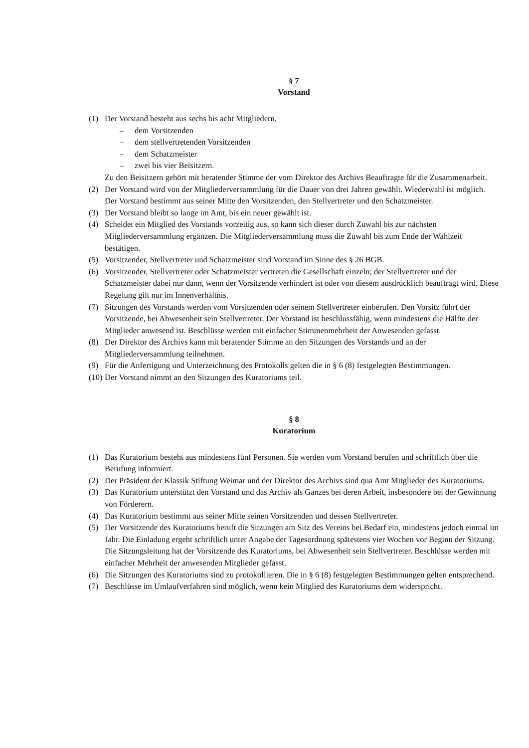§ 7
Vorstand
(1) Der Vorstand besteht aus sechs bis acht Mitgliedern,
– dem Vorsitzenden
– dem stellvertretenden Vorsitzenden
– dem Schatzmeister
– zwei bis vier Beisitzern.
Zu den Beisitzern gehört mit beratender Stimme der vom Direktor des Archivs Beauftragte für die Zusammenarbeit.
(2) Der Vorstand wird von der Mitgliederversammlung für die Dauer von drei Jahren gewählt. Wiederwahl ist möglich. Der Vorstand bestimmt aus seiner Mitte den Vorsitzenden, den Stellvertreter und den Schatzmeister.
(3) Der Vorstand bleibt so lange im Amt, bis ein neuer gewählt ist.
(4) Scheidet ein Mitglied des Vorstands vorzeitig aus, so kann sich dieser durch Zuwahl bis zur nächsten Mitgliederversammlung ergänzen. Die Mitgliederversammlung muss die Zuwahl bis zum Ende der Wahlzeit bestätigen.
(5) Vorsitzender, Stellvertreter und Schatzmeister sind Vorstand im Sinne des § 26 BGB.
(6) Vorsitzender, Stellvertreter oder Schatzmeister vertreten die Gesellschaft einzeln; der Stellvertreter und der Schatzmeister dabei nur dann, wenn der Vorsitzende verhindert ist oder von diesem ausdrücklich beauftragt wird. Diese Regelung gilt nur im Innenverhältnis.
(7) Sitzungen des Vorstands werden vom Vorsitzenden oder seinem Stellvertreter einberufen. Den Vorsitz führt der Vorsitzende, bei Abwesenheit sein Stellvertreter. Der Vorstand ist beschlussfähig, wenn mindestens die Hälfte der Mitglieder anwesend ist. Beschlüsse werden mit einfacher Stimmenmehrheit der Anwesenden gefasst.
(8) Der Direktor des Archivs kann mit beratender Stimme an den Sitzungen des Vorstands und an der Mitgliederversammlung teilnehmen.
(9) Für die Anfertigung und Unterzeichnung des Protokolls gelten die in § 6 (8) festgelegten Bestimmungen.
(10)
Der Vorstand nimmt an den Sitzungen des Kuratoriums teil.
§ 8
Kuratorium
(1) Das Kuratorium besteht aus mindestens fünf Personen. Sie werden vom Vorstand berufen und schriftlich über die Berufung informiert.
(2) Der Präsident der Klassik Stiftung Weimar und der Direktor des Archivs sind qua Amt Mitglieder des Kuratoriums.
(3) Das Kuratorium unterstützt den Vorstand und das Archiv als Ganzes bei deren Arbeit, insbesondere bei der Gewinnung von Förderern.
(4) Das Kuratorium bestimmt aus seiner Mitte seinen Vorsitzenden und dessen Stellvertreter.
(5) Der Vorsitzende des Kuratoriums beruft die Sitzungen am Sitz des Vereins bei Bedarf ein, mindestens jedoch einmal im Jahr. Die Einladung ergeht schriftlich unter Angabe der Tagesordnung spätestens vier Wochen vor Beginn der Sitzung. Die Sitzungsleitung hat der Vorsitzende des Kuratoriums, bei Abwesenheit sein Stellvertreter. Beschlüsse werden mit einfacher Mehrheit der anwesenden Mitglieder gefasst.
(6) Die Sitzungen des Kuratoriums sind zu protokollieren. Die in § 6 (8) festgelegten Bestimmungen gelten entsprechend.
(7) Beschlüsse im Umlaufverfahren sind möglich, wenn kein Mitglied des Kuratoriums dem widerspricht.